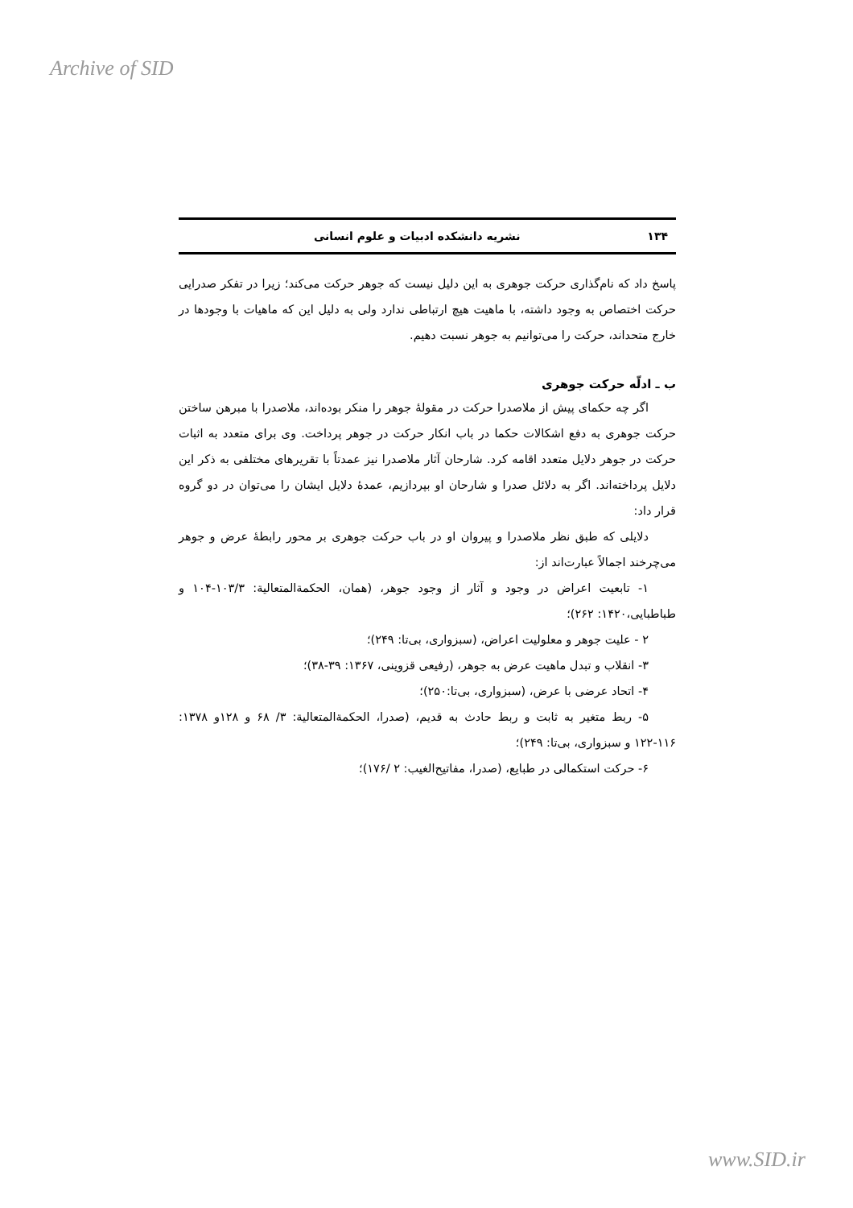Archive of SID
۱۳۴ نشریه دانشکده ادبیات و علوم انسانی
پاسخ داد که نام‌گذاری حرکت جوهری به این دلیل نیست که جوهر حرکت می‌کند؛ زیرا در تفکر صدرایی حرکت اختصاص به وجود داشته، با ماهیت هیچ ارتباطی ندارد ولی به دلیل این که ماهیات با وجودها در خارج متحداند، حرکت را می‌توانیم به جوهر نسبت دهیم.
ب ـ ادلّه حرکت جوهری
اگر چه حکمای پیش از ملاصدرا حرکت در مقولۀ جوهر را منکر بوده‌اند، ملاصدرا با مبرهن ساختن حرکت جوهری به دفع اشکالات حکما در باب انکار حرکت در جوهر پرداخت. وی برای متعدد به اثبات حرکت در جوهر دلایل متعدد اقامه کرد. شارحان آثار ملاصدرا نیز عمدتاً با تقریرهای مختلفی به ذکر این دلایل پرداخته‌اند. اگر به دلائل صدرا و شارحان او بپردازیم، عمدۀ دلایل ایشان را می‌توان در دو گروه قرار داد:
دلایلی که طبق نظر ملاصدرا و پیروان او در باب حرکت جوهری بر محور رابطۀ عرض و جوهر می‌چرخند اجمالاً عبارت‌اند از:
۱- تابعیت اعراض در وجود و آثار از وجود جوهر، (همان، الحکمةالمتعالیة: ۱۰۳/۳-۱۰۴ و طباطبایی،۱۴۲۰: ۲۶۲)؛
۲ - علیت جوهر و معلولیت اعراض، (سبزواری، بی‌تا: ۲۴۹)؛
۳- انقلاب و تبدل ماهیت عرض به جوهر، (رفیعی قزوینی، ۱۳۶۷: ۳۹-۳۸)؛
۴- اتحاد عرضی با عرض، (سبزواری، بی‌تا:۲۵۰)؛
۵- ربط متغیر به ثابت و ربط حادث به قدیم، (صدرا، الحکمةالمتعالیة: ۳/ ۶۸ و ۱۲۸و ۱۳۷۸: ۱۱۶-۱۲۲ و سبزواری، بی‌تا: ۲۴۹)؛
۶- حرکت استکمالی در طبایع، (صدرا، مفاتیح‌الغیب: ۲ /۱۷۶)؛
www.SID.ir